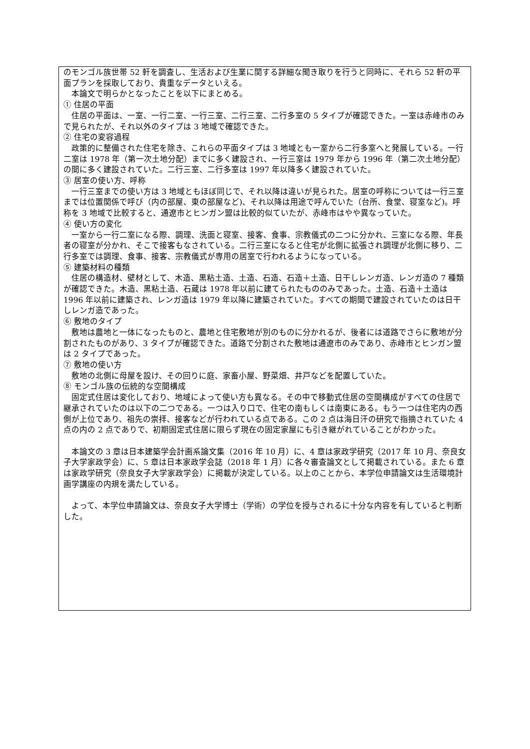のモンゴル族世帯 52 軒を調査し、生活および生業に関する詳細な聞き取りを行うと同時に、それら 52 軒の平面プランを採取しており、貴重なデータといえる。
本論文で明らかとなったことを以下にまとめる。
① 住居の平面
住居の平面は、一室、一行二室、一行三室、二行三室、二行多室の 5 タイプが確認できた。一室は赤峰市のみで見られたが、それ以外のタイプは 3 地域で確認できた。
② 住宅の変容過程
政策的に整備された住宅を除き、これらの平面タイプは 3 地域とも一室から二行多室へと発展している。一行二室は 1978 年（第一次土地分配）までに多く建設され、一行三室は 1979 年から 1996 年（第二次土地分配）の間に多く建設されていた。二行三室、二行多室は 1997 年以降多く建設されていた。
③ 居室の使い方、呼称
一行三室までの使い方は 3 地域ともほぼ同じで、それ以降は違いが見られた。居室の呼称については一行三室までは位置関係で呼び（内の部屋、東の部屋など)、それ以降は用途で呼んでいた（台所、食堂、寝室など)。呼称を 3 地域で比較すると、通遼市とヒンガン盟は比較的似ていたが、赤峰市はやや異なっていた。
④ 使い方の変化
一室から一行二室になる際、調理、洗面と寝室、接客、食事、宗教儀式の二つに分かれ、三室になる際、年長者の寝室が分かれ、そこで接客もなされている。二行三室になると住宅が北側に拡張され調理が北側に移り、二行多室では調理、食事、接客、宗教儀式が専用の居室で行われるようになっている。
⑤ 建築材料の種類
住居の構造材、壁材として、木造、黒粘土造、土造、石造、石造＋土造、日干しレンガ造、レンガ造の 7 種類が確認できた。木造、黒粘土造、石蔵は 1978 年以前に建てられたもののみであった。土造、石造＋土造は 1996 年以前に建築され、レンガ造は 1979 年以降に建築されていた。すべての期間で建設されていたのは日干しレンガ造であった。
⑥ 敷地のタイプ
敷地は農地と一体になったものと、農地と住宅敷地が別のものに分かれるが、後者には道路でさらに敷地が分割されたものがあり、3 タイプが確認できた。道路で分割された敷地は通遼市のみであり、赤峰市とヒンガン盟は 2 タイプであった。
⑦ 敷地の使い方
敷地の北側に母屋を設け、その回りに庭、家畜小屋、野菜畑、井戸などを配置していた。
⑧ モンゴル族の伝統的な空間構成
固定式住居は変化しており、地域によって使い方も異なる。その中で移動式住居の空間構成がすべての住居で継承されていたのは以下の二つである。一つは入り口で、住宅の南もしくは南東にある。もう一つは住宅内の西側が上位であり、祖先の崇拝、接客などが行われている点である。この 2 点は海日汗の研究で指摘されていた 4 点の内の 2 点でありで、初期固定式住居に限らず現在の固定家屋にも引き継がれていることがわかった。
本論文の 3 章は日本建築学会計画系論文集（2016 年 10 月）に、4 章は家政学研究（2017 年 10 月、奈良女子大学家政学会）に、5 章は日本家政学会誌（2018 年 1 月）に各々審査論文として掲載されている。また 6 章は家政学研究（奈良女子大学家政学会）に掲載が決定している。以上のことから、本学位申請論文は生活環境計画学講座の内規を満たしている。
よって、本学位申請論文は、奈良女子大学博士（学術）の学位を授与されるに十分な内容を有していると判断した。